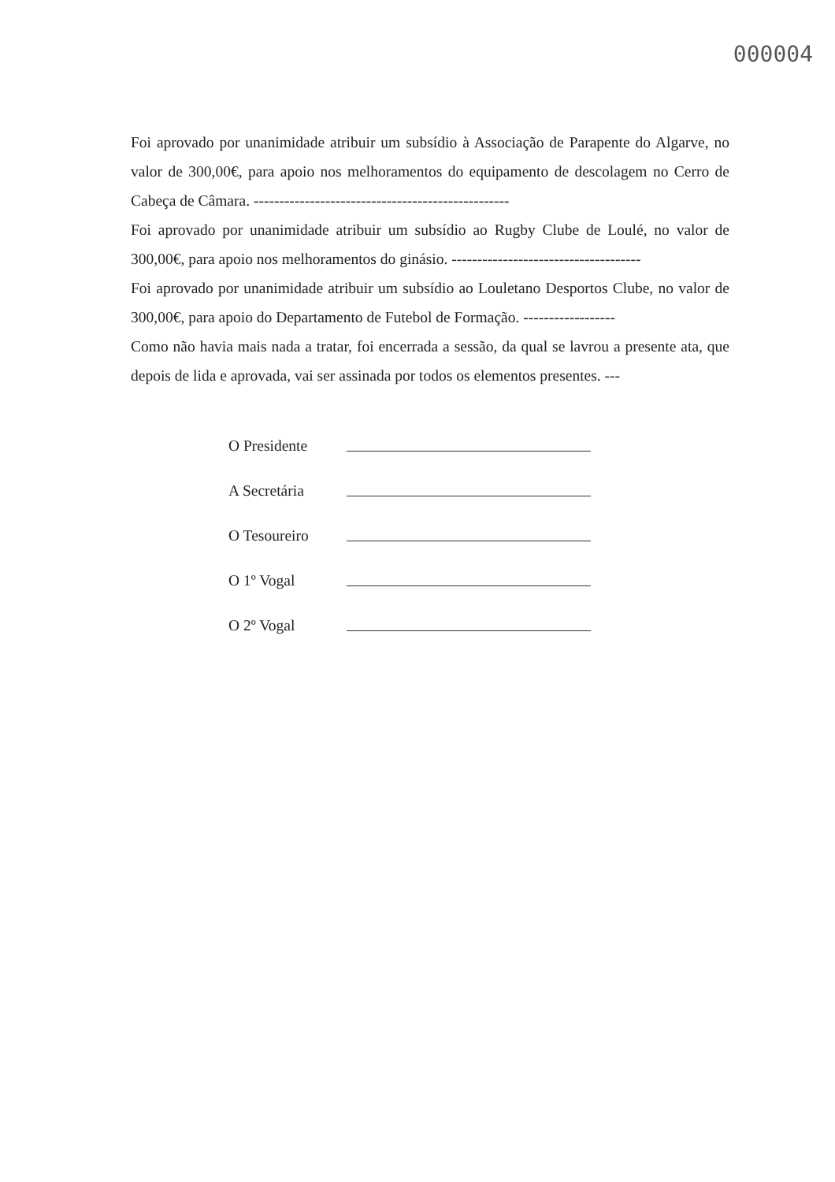000004
Foi aprovado por unanimidade atribuir um subsídio à Associação de Parapente do Algarve, no valor de 300,00€, para apoio nos melhoramentos do equipamento de descolagem no Cerro de Cabeça de Câmara. --------------------------------------------------
Foi aprovado por unanimidade atribuir um subsídio ao Rugby Clube de Loulé, no valor de 300,00€, para apoio nos melhoramentos do ginásio. -------------------------------------
Foi aprovado por unanimidade atribuir um subsídio ao Louletano Desportos Clube, no valor de 300,00€, para apoio do Departamento de Futebol de Formação. ------------------
Como não havia mais nada a tratar, foi encerrada a sessão, da qual se lavrou a presente ata, que depois de lida e aprovada, vai ser assinada por todos os elementos presentes. ---
O Presidente
A Secretária
O Tesoureiro
O 1º Vogal
O 2º Vogal